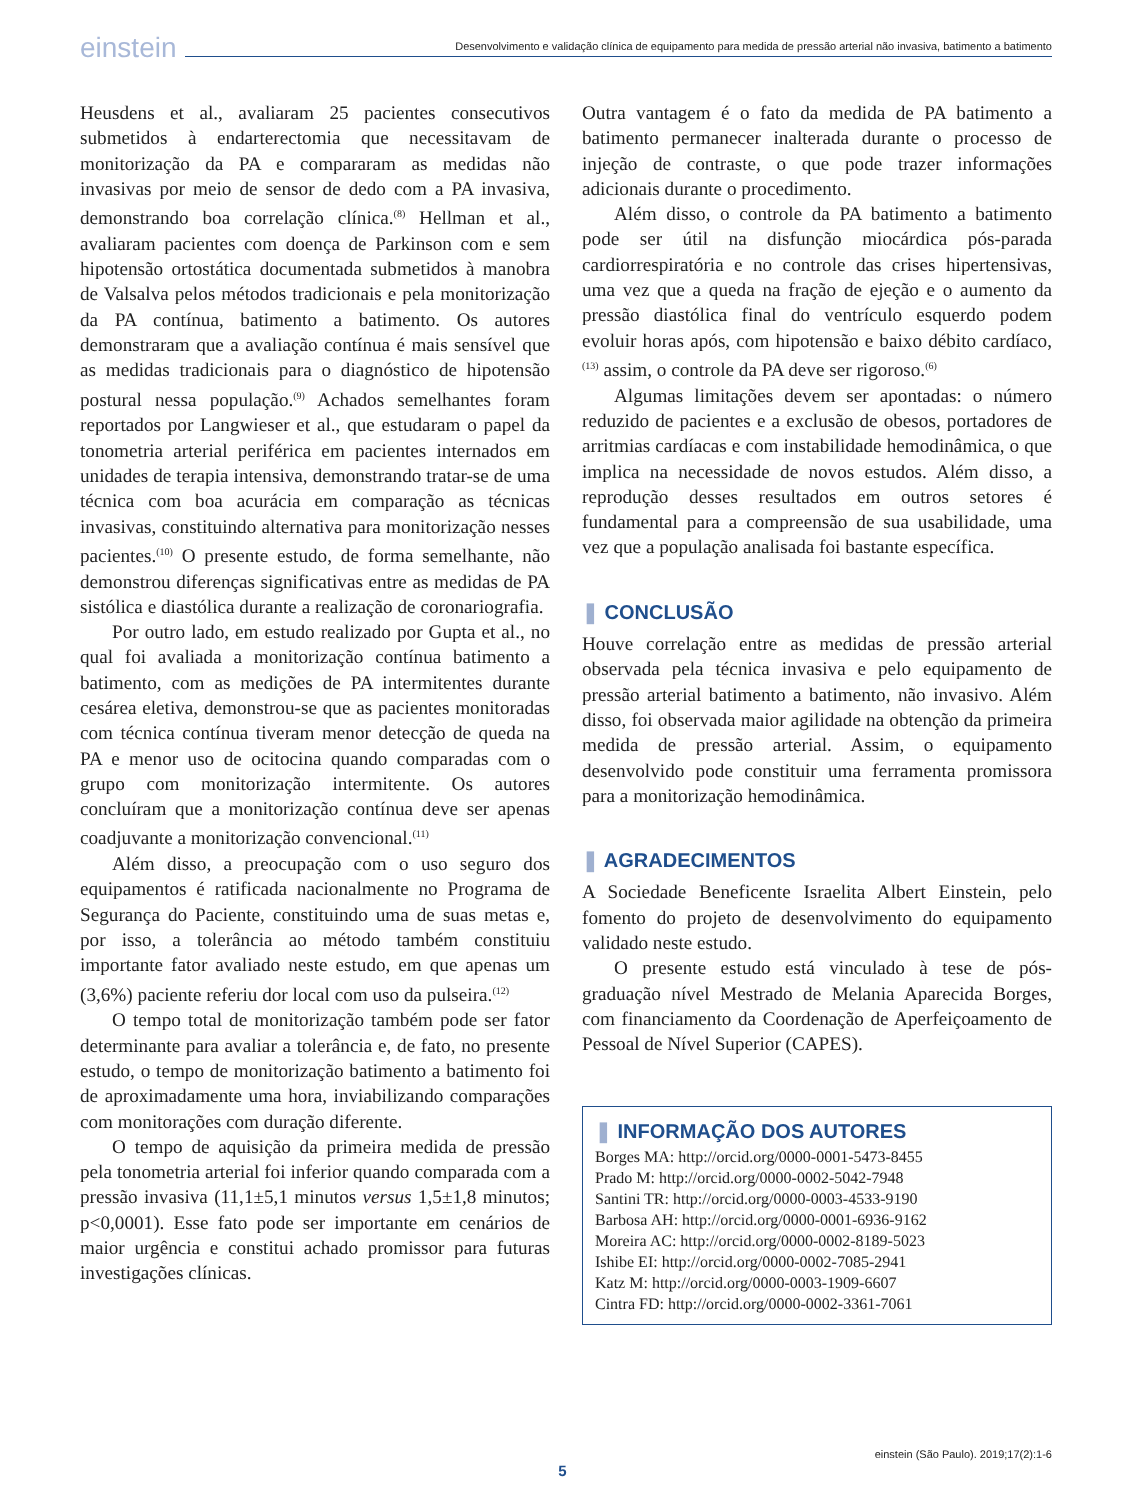einstein
Desenvolvimento e validação clínica de equipamento para medida de pressão arterial não invasiva, batimento a batimento
Heusdens et al., avaliaram 25 pacientes consecutivos submetidos à endarterectomia que necessitavam de monitorização da PA e compararam as medidas não invasivas por meio de sensor de dedo com a PA invasiva, demonstrando boa correlação clínica.<sup>(8)</sup> Hellman et al., avaliaram pacientes com doença de Parkinson com e sem hipotensão ortostática documentada submetidos à manobra de Valsalva pelos métodos tradicionais e pela monitorização da PA contínua, batimento a batimento. Os autores demonstraram que a avaliação contínua é mais sensível que as medidas tradicionais para o diagnóstico de hipotensão postural nessa população.<sup>(9)</sup> Achados semelhantes foram reportados por Langwieser et al., que estudaram o papel da tonometria arterial periférica em pacientes internados em unidades de terapia intensiva, demonstrando tratar-se de uma técnica com boa acurácia em comparação as técnicas invasivas, constituindo alternativa para monitorização nesses pacientes.<sup>(10)</sup> O presente estudo, de forma semelhante, não demonstrou diferenças significativas entre as medidas de PA sistólica e diastólica durante a realização de coronariografia.
Por outro lado, em estudo realizado por Gupta et al., no qual foi avaliada a monitorização contínua batimento a batimento, com as medições de PA intermitentes durante cesárea eletiva, demonstrou-se que as pacientes monitoradas com técnica contínua tiveram menor detecção de queda na PA e menor uso de ocitocina quando comparadas com o grupo com monitorização intermitente. Os autores concluíram que a monitorização contínua deve ser apenas coadjuvante a monitorização convencional.<sup>(11)</sup>
Além disso, a preocupação com o uso seguro dos equipamentos é ratificada nacionalmente no Programa de Segurança do Paciente, constituindo uma de suas metas e, por isso, a tolerância ao método também constituiu importante fator avaliado neste estudo, em que apenas um (3,6%) paciente referiu dor local com uso da pulseira.<sup>(12)</sup>
O tempo total de monitorização também pode ser fator determinante para avaliar a tolerância e, de fato, no presente estudo, o tempo de monitorização batimento a batimento foi de aproximadamente uma hora, inviabilizando comparações com monitorações com duração diferente.
O tempo de aquisição da primeira medida de pressão pela tonometria arterial foi inferior quando comparada com a pressão invasiva (11,1±5,1 minutos versus 1,5±1,8 minutos; p<0,0001). Esse fato pode ser importante em cenários de maior urgência e constitui achado promissor para futuras investigações clínicas.
Outra vantagem é o fato da medida de PA batimento a batimento permanecer inalterada durante o processo de injeção de contraste, o que pode trazer informações adicionais durante o procedimento.
Além disso, o controle da PA batimento a batimento pode ser útil na disfunção miocárdica pós-parada cardiorrespiratória e no controle das crises hipertensivas, uma vez que a queda na fração de ejeção e o aumento da pressão diastólica final do ventrículo esquerdo podem evoluir horas após, com hipotensão e baixo débito cardíaco,<sup>(13)</sup> assim, o controle da PA deve ser rigoroso.<sup>(6)</sup>
Algumas limitações devem ser apontadas: o número reduzido de pacientes e a exclusão de obesos, portadores de arritmias cardíacas e com instabilidade hemodinâmica, o que implica na necessidade de novos estudos. Além disso, a reprodução desses resultados em outros setores é fundamental para a compreensão de sua usabilidade, uma vez que a população analisada foi bastante específica.
❚ CONCLUSÃO
Houve correlação entre as medidas de pressão arterial observada pela técnica invasiva e pelo equipamento de pressão arterial batimento a batimento, não invasivo. Além disso, foi observada maior agilidade na obtenção da primeira medida de pressão arterial. Assim, o equipamento desenvolvido pode constituir uma ferramenta promissora para a monitorização hemodinâmica.
❚ AGRADECIMENTOS
A Sociedade Beneficente Israelita Albert Einstein, pelo fomento do projeto de desenvolvimento do equipamento validado neste estudo.
O presente estudo está vinculado à tese de pós-graduação nível Mestrado de Melania Aparecida Borges, com financiamento da Coordenação de Aperfeiçoamento de Pessoal de Nível Superior (CAPES).
❚ INFORMAÇÃO DOS AUTORES
Borges MA: http://orcid.org/0000-0001-5473-8455
Prado M: http://orcid.org/0000-0002-5042-7948
Santini TR: http://orcid.org/0000-0003-4533-9190
Barbosa AH: http://orcid.org/0000-0001-6936-9162
Moreira AC: http://orcid.org/0000-0002-8189-5023
Ishibe EI: http://orcid.org/0000-0002-7085-2941
Katz M: http://orcid.org/0000-0003-1909-6607
Cintra FD: http://orcid.org/0000-0002-3361-7061
einstein (São Paulo). 2019;17(2):1-6
5